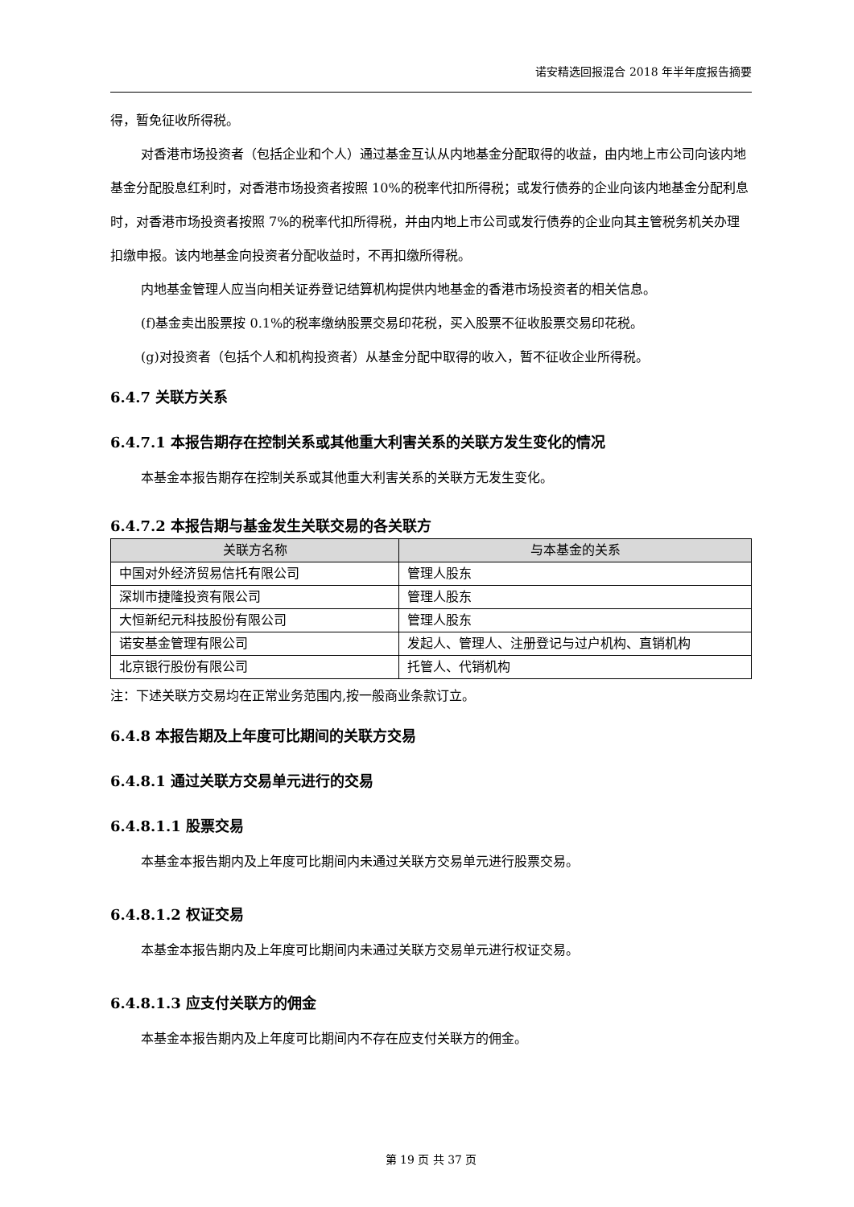诺安精选回报混合 2018 年半年度报告摘要
得，暂免征收所得税。
对香港市场投资者（包括企业和个人）通过基金互认从内地基金分配取得的收益，由内地上市公司向该内地基金分配股息红利时，对香港市场投资者按照 10%的税率代扣所得税；或发行债券的企业向该内地基金分配利息时，对香港市场投资者按照 7%的税率代扣所得税，并由内地上市公司或发行债券的企业向其主管税务机关办理扣缴申报。该内地基金向投资者分配收益时，不再扣缴所得税。
内地基金管理人应当向相关证券登记结算机构提供内地基金的香港市场投资者的相关信息。
(f)基金卖出股票按 0.1%的税率缴纳股票交易印花税，买入股票不征收股票交易印花税。
(g)对投资者（包括个人和机构投资者）从基金分配中取得的收入，暂不征收企业所得税。
6.4.7 关联方关系
6.4.7.1 本报告期存在控制关系或其他重大利害关系的关联方发生变化的情况
本基金本报告期存在控制关系或其他重大利害关系的关联方无发生变化。
6.4.7.2 本报告期与基金发生关联交易的各关联方
| 关联方名称 | 与本基金的关系 |
| --- | --- |
| 中国对外经济贸易信托有限公司 | 管理人股东 |
| 深圳市捷隆投资有限公司 | 管理人股东 |
| 大恒新纪元科技股份有限公司 | 管理人股东 |
| 诺安基金管理有限公司 | 发起人、管理人、注册登记与过户机构、直销机构 |
| 北京银行股份有限公司 | 托管人、代销机构 |
注：下述关联方交易均在正常业务范围内,按一般商业条款订立。
6.4.8 本报告期及上年度可比期间的关联方交易
6.4.8.1 通过关联方交易单元进行的交易
6.4.8.1.1 股票交易
本基金本报告期内及上年度可比期间内未通过关联方交易单元进行股票交易。
6.4.8.1.2 权证交易
本基金本报告期内及上年度可比期间内未通过关联方交易单元进行权证交易。
6.4.8.1.3 应支付关联方的佣金
本基金本报告期内及上年度可比期间内不存在应支付关联方的佣金。
第 19 页 共 37 页